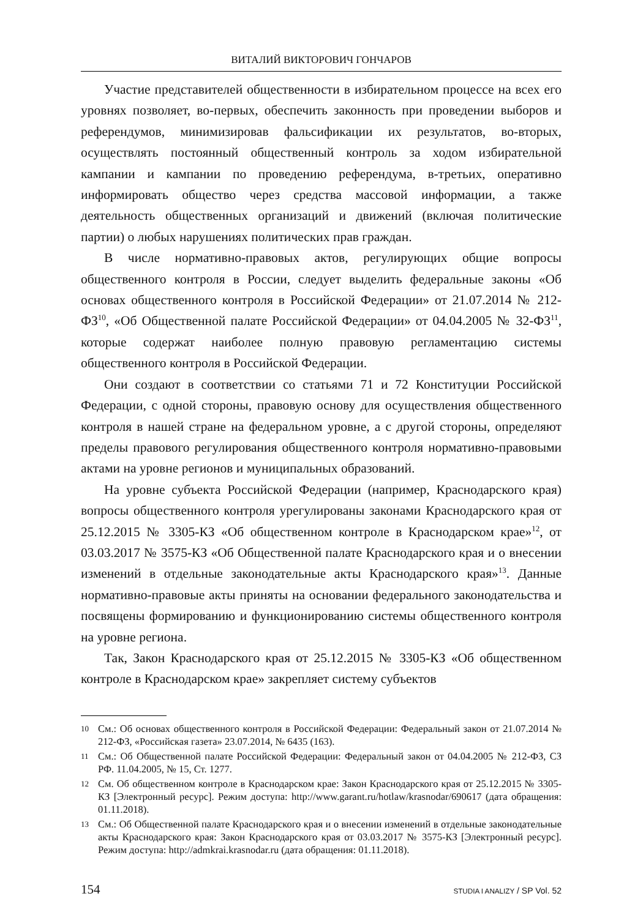ВИТАЛИЙ ВИКТОРОВИЧ ГОНЧАРОВ
Участие представителей общественности в избирательном процессе на всех его уровнях позволяет, во-первых, обеспечить законность при проведении выборов и референдумов, минимизировав фальсификации их результатов, во-вторых, осуществлять постоянный общественный контроль за ходом избирательной кампании и кампании по проведению референдума, в-третьих, оперативно информировать общество через средства массовой информации, а также деятельность общественных организаций и движений (включая политические партии) о любых нарушениях политических прав граждан.
В числе нормативно-правовых актов, регулирующих общие вопросы общественного контроля в России, следует выделить федеральные законы «Об основах общественного контроля в Российской Федерации» от 21.07.2014 № 212-ФЗ<sup>10</sup>, «Об Общественной палате Российской Федерации» от 04.04.2005 № 32-ФЗ<sup>11</sup>, которые содержат наиболее полную правовую регламентацию системы общественного контроля в Российской Федерации.
Они создают в соответствии со статьями 71 и 72 Конституции Российской Федерации, с одной стороны, правовую основу для осуществления общественного контроля в нашей стране на федеральном уровне, а с другой стороны, определяют пределы правового регулирования общественного контроля нормативно-правовыми актами на уровне регионов и муниципальных образований.
На уровне субъекта Российской Федерации (например, Краснодарского края) вопросы общественного контроля урегулированы законами Краснодарского края от 25.12.2015 № 3305-КЗ «Об общественном контроле в Краснодарском крае»<sup>12</sup>, от 03.03.2017 № 3575-КЗ «Об Общественной палате Краснодарского края и о внесении изменений в отдельные законодательные акты Краснодарского края»<sup>13</sup>. Данные нормативно-правовые акты приняты на основании федерального законодательства и посвящены формированию и функционированию системы общественного контроля на уровне региона.
Так, Закон Краснодарского края от 25.12.2015 № 3305-КЗ «Об общественном контроле в Краснодарском крае» закрепляет систему субъектов
10 См.: Об основах общественного контроля в Российской Федерации: Федеральный закон от 21.07.2014 № 212-ФЗ, «Российская газета» 23.07.2014, № 6435 (163).
11 См.: Об Общественной палате Российской Федерации: Федеральный закон от 04.04.2005 № 212-ФЗ, СЗ РФ. 11.04.2005, № 15, Ст. 1277.
12 См. Об общественном контроле в Краснодарском крае: Закон Краснодарского края от 25.12.2015 № 3305-КЗ [Электронный ресурс]. Режим доступа: http://www.garant.ru/hotlaw/krasnodar/690617 (дата обращения: 01.11.2018).
13 См.: Об Общественной палате Краснодарского края и о внесении изменений в отдельные законодательные акты Краснодарского края: Закон Краснодарского края от 03.03.2017 № 3575-КЗ [Электронный ресурс]. Режим доступа: http://admkrai.krasnodar.ru (дата обращения: 01.11.2018).
154 STUDIA I ANALIZY / SP Vol. 52